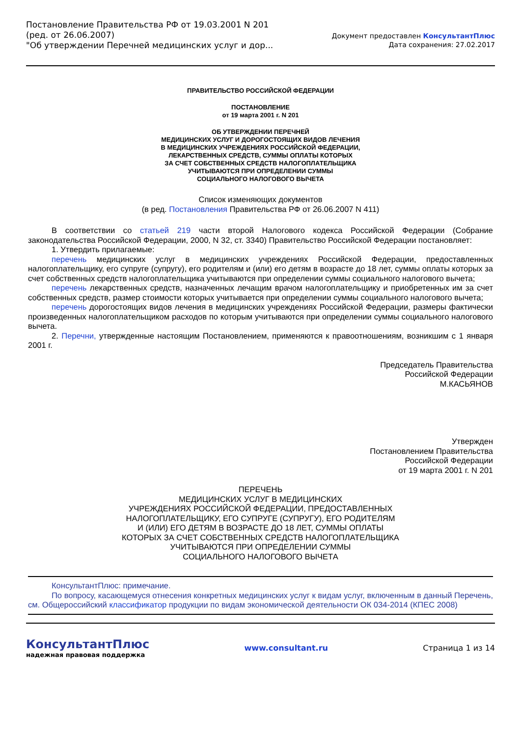Постановление Правительства РФ от 19.03.2001 N 201
(ред. от 26.06.2007)
"Об утверждении Перечней медицинских услуг и дор...
Документ предоставлен КонсультантПлюс
Дата сохранения: 27.02.2017
ПРАВИТЕЛЬСТВО РОССИЙСКОЙ ФЕДЕРАЦИИ
ПОСТАНОВЛЕНИЕ
от 19 марта 2001 г. N 201
ОБ УТВЕРЖДЕНИИ ПЕРЕЧНЕЙ
МЕДИЦИНСКИХ УСЛУГ И ДОРОГОСТОЯЩИХ ВИДОВ ЛЕЧЕНИЯ
В МЕДИЦИНСКИХ УЧРЕЖДЕНИЯХ РОССИЙСКОЙ ФЕДЕРАЦИИ,
ЛЕКАРСТВЕННЫХ СРЕДСТВ, СУММЫ ОПЛАТЫ КОТОРЫХ
ЗА СЧЕТ СОБСТВЕННЫХ СРЕДСТВ НАЛОГОПЛАТЕЛЬЩИКА
УЧИТЫВАЮТСЯ ПРИ ОПРЕДЕЛЕНИИ СУММЫ
СОЦИАЛЬНОГО НАЛОГОВОГО ВЫЧЕТА
Список изменяющих документов
(в ред. Постановления Правительства РФ от 26.06.2007 N 411)
В соответствии со статьей 219 части второй Налогового кодекса Российской Федерации (Собрание законодательства Российской Федерации, 2000, N 32, ст. 3340) Правительство Российской Федерации постановляет:
1. Утвердить прилагаемые:
перечень медицинских услуг в медицинских учреждениях Российской Федерации, предоставленных налогоплательщику, его супруге (супругу), его родителям и (или) его детям в возрасте до 18 лет, суммы оплаты которых за счет собственных средств налогоплательщика учитываются при определении суммы социального налогового вычета;
перечень лекарственных средств, назначенных лечащим врачом налогоплательщику и приобретенных им за счет собственных средств, размер стоимости которых учитывается при определении суммы социального налогового вычета;
перечень дорогостоящих видов лечения в медицинских учреждениях Российской Федерации, размеры фактически произведенных налогоплательщиком расходов по которым учитываются при определении суммы социального налогового вычета.
2. Перечни, утвержденные настоящим Постановлением, применяются к правоотношениям, возникшим с 1 января 2001 г.
Председатель Правительства
Российской Федерации
М.КАСЬЯНОВ
Утвержден
Постановлением Правительства
Российской Федерации
от 19 марта 2001 г. N 201
ПЕРЕЧЕНЬ
МЕДИЦИНСКИХ УСЛУГ В МЕДИЦИНСКИХ
УЧРЕЖДЕНИЯХ РОССИЙСКОЙ ФЕДЕРАЦИИ, ПРЕДОСТАВЛЕННЫХ
НАЛОГОПЛАТЕЛЬЩИКУ, ЕГО СУПРУГЕ (СУПРУГУ), ЕГО РОДИТЕЛЯМ
И (ИЛИ) ЕГО ДЕТЯМ В ВОЗРАСТЕ ДО 18 ЛЕТ, СУММЫ ОПЛАТЫ
КОТОРЫХ ЗА СЧЕТ СОБСТВЕННЫХ СРЕДСТВ НАЛОГОПЛАТЕЛЬЩИКА
УЧИТЫВАЮТСЯ ПРИ ОПРЕДЕЛЕНИИ СУММЫ
СОЦИАЛЬНОГО НАЛОГОВОГО ВЫЧЕТА
КонсультантПлюс: примечание.
По вопросу, касающемуся отнесения конкретных медицинских услуг к видам услуг, включенным в данный Перечень, см. Общероссийский классификатор продукции по видам экономической деятельности ОК 034-2014 (КПЕС 2008)
КонсультантПлюс
надежная правовая поддержка
www.consultant.ru Страница 1 из 14